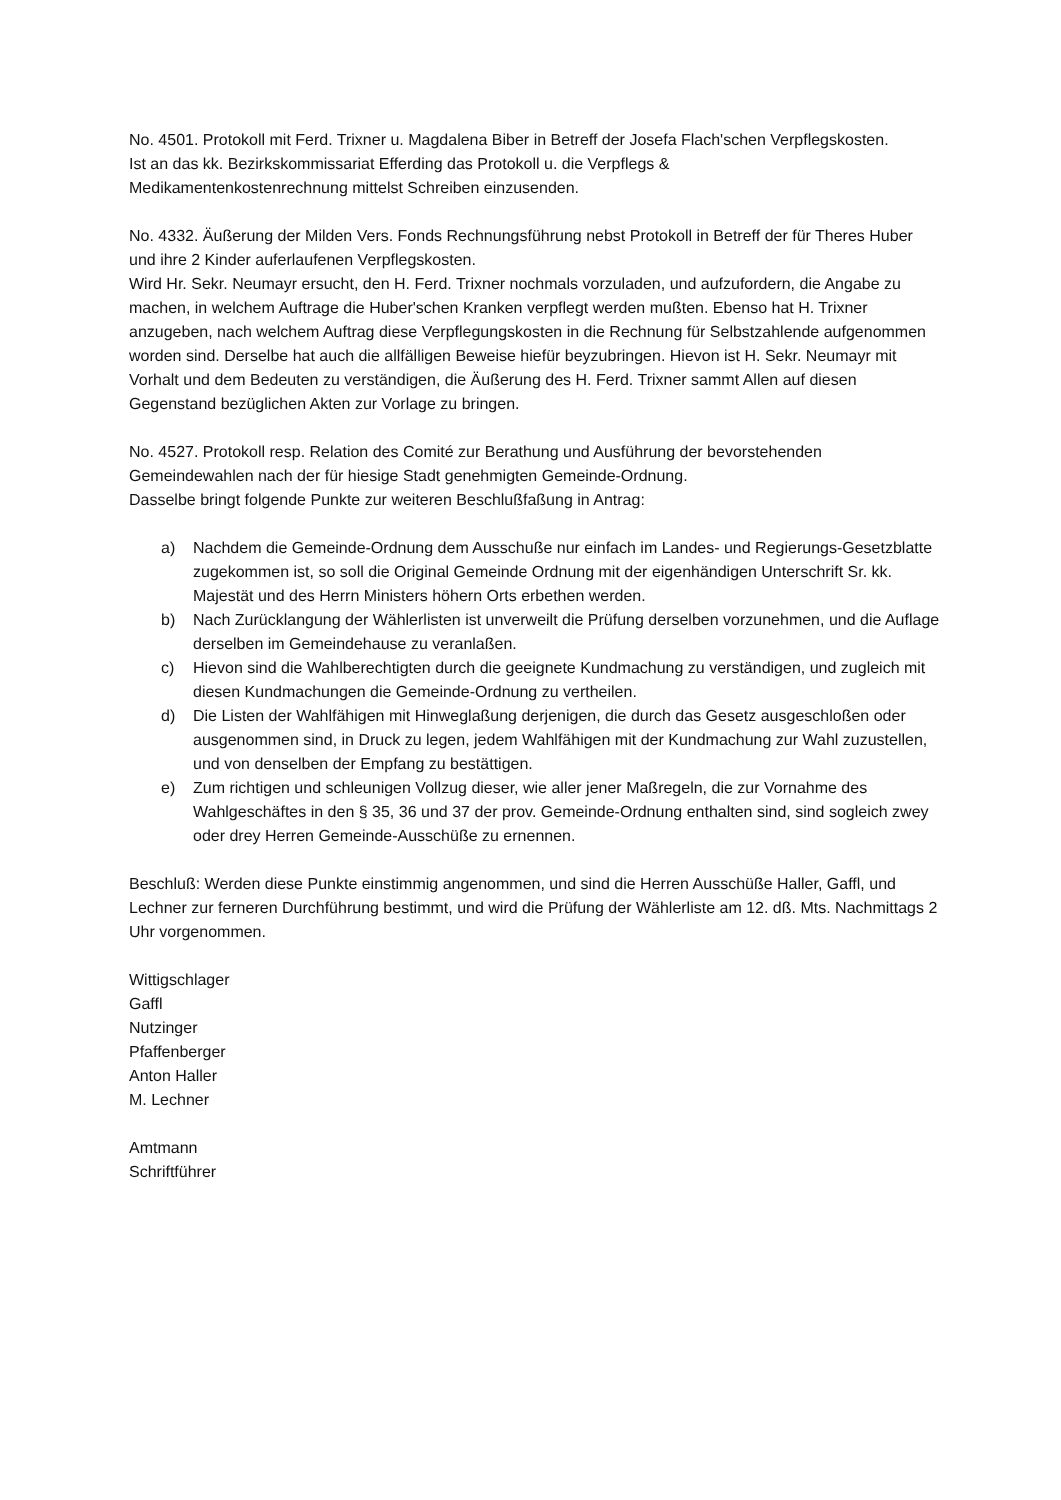No. 4501. Protokoll mit Ferd. Trixner u. Magdalena Biber in Betreff der Josefa Flach'schen Verpflegskosten.
Ist an das kk. Bezirkskommissariat Efferding das Protokoll u. die Verpflegs &
Medikamentenkostenrechnung mittelst Schreiben einzusenden.
No. 4332. Äußerung der Milden Vers. Fonds Rechnungsführung nebst Protokoll in Betreff der für Theres Huber und ihre 2 Kinder auferlaufenen Verpflegskosten.
Wird Hr. Sekr. Neumayr ersucht, den H. Ferd. Trixner nochmals vorzuladen, und aufzufordern, die Angabe zu machen, in welchem Auftrage die Huber'schen Kranken verpflegt werden mußten. Ebenso hat H. Trixner anzugeben, nach welchem Auftrag diese Verpflegungskosten in die Rechnung für Selbstzahlende aufgenommen worden sind. Derselbe hat auch die allfälligen Beweise hiefür beyzubringen. Hievon ist H. Sekr. Neumayr mit Vorhalt und dem Bedeuten zu verständigen, die Äußerung des H. Ferd. Trixner sammt Allen auf diesen Gegenstand bezüglichen Akten zur Vorlage zu bringen.
No. 4527. Protokoll resp. Relation des Comité zur Berathung und Ausführung der bevorstehenden Gemeindewahlen nach der für hiesige Stadt genehmigten Gemeinde-Ordnung.
Dasselbe bringt folgende Punkte zur weiteren Beschlußfaßung in Antrag:
a) Nachdem die Gemeinde-Ordnung dem Ausschuße nur einfach im Landes- und Regierungs-Gesetzblatte zugekommen ist, so soll die Original Gemeinde Ordnung mit der eigenhändigen Unterschrift Sr. kk. Majestät und des Herrn Ministers höhern Orts erbethen werden.
b) Nach Zurücklangung der Wählerlisten ist unverweilt die Prüfung derselben vorzunehmen, und die Auflage derselben im Gemeindehause zu veranlaßen.
c) Hievon sind die Wahlberechtigten durch die geeignete Kundmachung zu verständigen, und zugleich mit diesen Kundmachungen die Gemeinde-Ordnung zu vertheilen.
d) Die Listen der Wahlfähigen mit Hinweglaßung derjenigen, die durch das Gesetz ausgeschloßen oder ausgenommen sind, in Druck zu legen, jedem Wahlfähigen mit der Kundmachung zur Wahl zuzustellen, und von denselben der Empfang zu bestättigen.
e) Zum richtigen und schleunigen Vollzug dieser, wie aller jener Maßregeln, die zur Vornahme des Wahlgeschäftes in den § 35, 36 und 37 der prov. Gemeinde-Ordnung enthalten sind, sind sogleich zwey oder drey Herren Gemeinde-Ausschüße zu ernennen.
Beschluß: Werden diese Punkte einstimmig angenommen, und sind die Herren Ausschüße Haller, Gaffl, und Lechner zur ferneren Durchführung bestimmt, und wird die Prüfung der Wählerliste am 12. dß. Mts. Nachmittags 2 Uhr vorgenommen.
Wittigschlager
Gaffl
Nutzinger
Pfaffenberger
Anton Haller
M. Lechner
Amtmann
Schriftführer